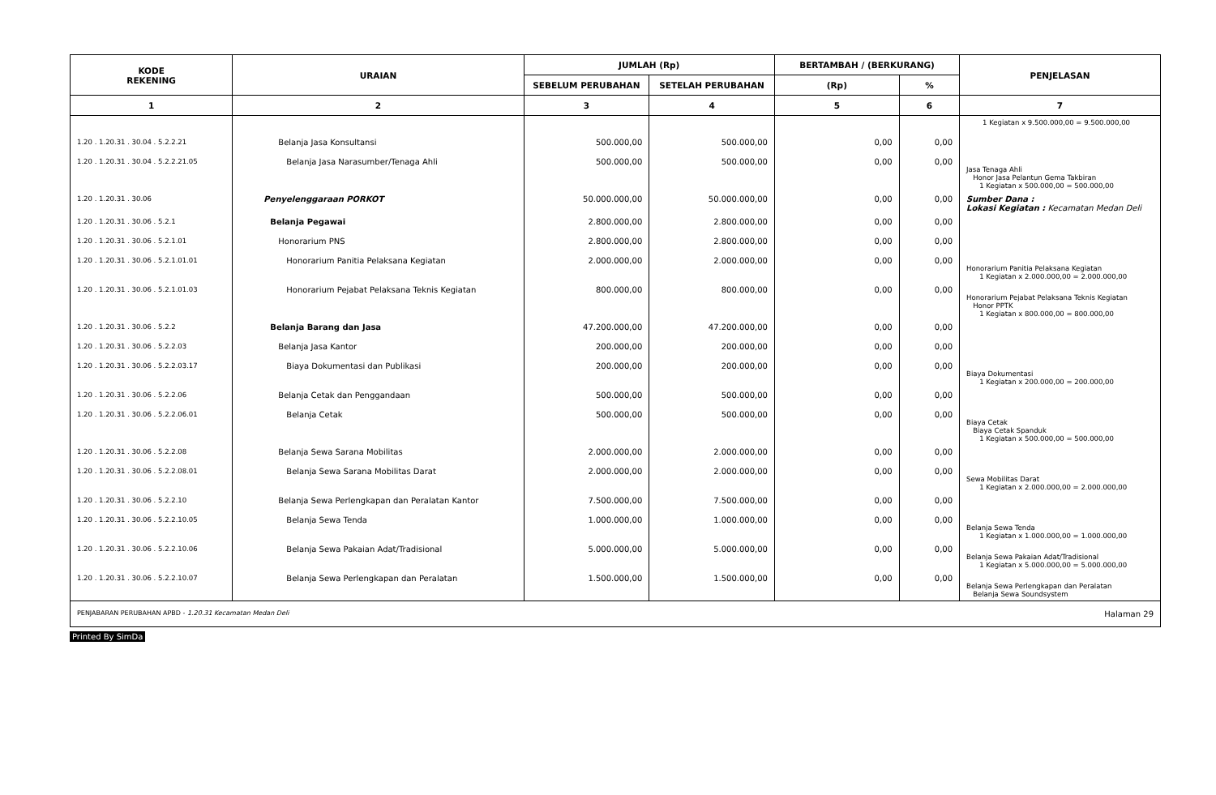| KODE REKENING | URAIAN | JUMLAH (Rp) | | BERTAMBAH / (BERKURANG) | | PENJELASAN |
| --- | --- | --- | --- | --- | --- | --- |
| | | SEBELUM PERUBAHAN | SETELAH PERUBAHAN | (Rp) | % | |
| 1 | 2 | 3 | 4 | 5 | 6 | 7 |
| | | | | | | 1 Kegiatan x 9.500.000,00 = 9.500.000,00 |
| 1.20 . 1.20.31 . 30.04 . 5.2.2.21 | Belanja Jasa Konsultansi | 500.000,00 | 500.000,00 | 0,00 | 0,00 | |
| 1.20 . 1.20.31 . 30.04 . 5.2.2.21.05 | Belanja Jasa Narasumber/Tenaga Ahli | 500.000,00 | 500.000,00 | 0,00 | 0,00 | Jasa Tenaga Ahli Honor Jasa Pelantun Gema Takbiran 1 Kegiatan x 500.000,00 = 500.000,00 |
| 1.20 . 1.20.31 . 30.06 | Penyelenggaraan PORKOT | 50.000.000,00 | 50.000.000,00 | 0,00 | 0,00 | Sumber Dana : Lokasi Kegiatan : Kecamatan Medan Deli |
| 1.20 . 1.20.31 . 30.06 . 5.2.1 | Belanja Pegawai | 2.800.000,00 | 2.800.000,00 | 0,00 | 0,00 | |
| 1.20 . 1.20.31 . 30.06 . 5.2.1.01 | Honorarium PNS | 2.800.000,00 | 2.800.000,00 | 0,00 | 0,00 | |
| 1.20 . 1.20.31 . 30.06 . 5.2.1.01.01 | Honorarium Panitia Pelaksana Kegiatan | 2.000.000,00 | 2.000.000,00 | 0,00 | 0,00 | Honorarium Panitia Pelaksana Kegiatan 1 Kegiatan x 2.000.000,00 = 2.000.000,00 |
| 1.20 . 1.20.31 . 30.06 . 5.2.1.01.03 | Honorarium Pejabat Pelaksana Teknis Kegiatan | 800.000,00 | 800.000,00 | 0,00 | 0,00 | Honorarium Pejabat Pelaksana Teknis Kegiatan Honor PPTK 1 Kegiatan x 800.000,00 = 800.000,00 |
| 1.20 . 1.20.31 . 30.06 . 5.2.2 | Belanja Barang dan Jasa | 47.200.000,00 | 47.200.000,00 | 0,00 | 0,00 | |
| 1.20 . 1.20.31 . 30.06 . 5.2.2.03 | Belanja Jasa Kantor | 200.000,00 | 200.000,00 | 0,00 | 0,00 | |
| 1.20 . 1.20.31 . 30.06 . 5.2.2.03.17 | Biaya Dokumentasi dan Publikasi | 200.000,00 | 200.000,00 | 0,00 | 0,00 | Biaya Dokumentasi 1 Kegiatan x 200.000,00 = 200.000,00 |
| 1.20 . 1.20.31 . 30.06 . 5.2.2.06 | Belanja Cetak dan Penggandaan | 500.000,00 | 500.000,00 | 0,00 | 0,00 | |
| 1.20 . 1.20.31 . 30.06 . 5.2.2.06.01 | Belanja Cetak | 500.000,00 | 500.000,00 | 0,00 | 0,00 | Biaya Cetak Biaya Cetak Spanduk 1 Kegiatan x 500.000,00 = 500.000,00 |
| 1.20 . 1.20.31 . 30.06 . 5.2.2.08 | Belanja Sewa Sarana Mobilitas | 2.000.000,00 | 2.000.000,00 | 0,00 | 0,00 | |
| 1.20 . 1.20.31 . 30.06 . 5.2.2.08.01 | Belanja Sewa Sarana Mobilitas Darat | 2.000.000,00 | 2.000.000,00 | 0,00 | 0,00 | Sewa Mobilitas Darat 1 Kegiatan x 2.000.000,00 = 2.000.000,00 |
| 1.20 . 1.20.31 . 30.06 . 5.2.2.10 | Belanja Sewa Perlengkapan dan Peralatan Kantor | 7.500.000,00 | 7.500.000,00 | 0,00 | 0,00 | |
| 1.20 . 1.20.31 . 30.06 . 5.2.2.10.05 | Belanja Sewa Tenda | 1.000.000,00 | 1.000.000,00 | 0,00 | 0,00 | Belanja Sewa Tenda 1 Kegiatan x 1.000.000,00 = 1.000.000,00 |
| 1.20 . 1.20.31 . 30.06 . 5.2.2.10.06 | Belanja Sewa Pakaian Adat/Tradisional | 5.000.000,00 | 5.000.000,00 | 0,00 | 0,00 | Belanja Sewa Pakaian Adat/Tradisional 1 Kegiatan x 5.000.000,00 = 5.000.000,00 |
| 1.20 . 1.20.31 . 30.06 . 5.2.2.10.07 | Belanja Sewa Perlengkapan dan Peralatan | 1.500.000,00 | 1.500.000,00 | 0,00 | 0,00 | Belanja Sewa Perlengkapan dan Peralatan Belanja Sewa Soundsystem |
PENJABARAN PERUBAHAN APBD - 1.20.31 Kecamatan Medan Deli Halaman 29
Printed By SimDa